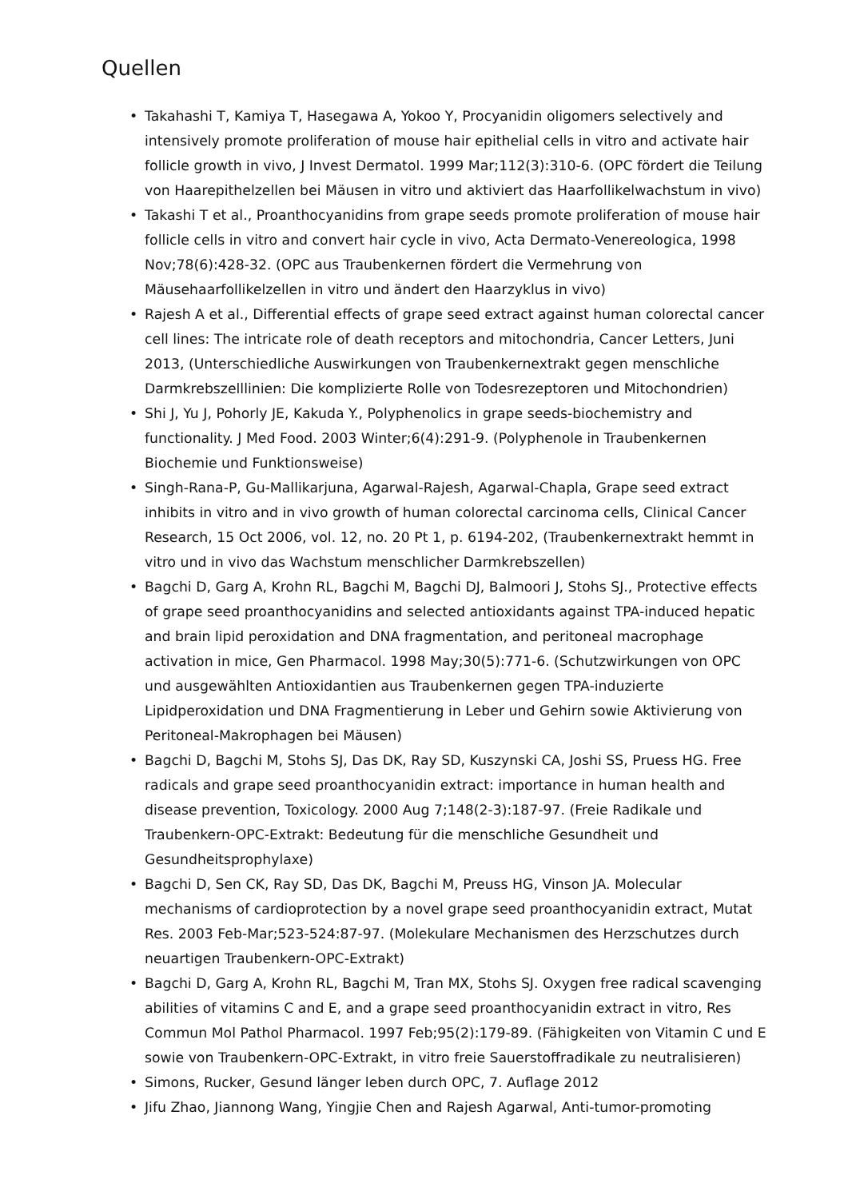Quellen
• Takahashi T, Kamiya T, Hasegawa A, Yokoo Y, Procyanidin oligomers selectively and intensively promote proliferation of mouse hair epithelial cells in vitro and activate hair follicle growth in vivo, J Invest Dermatol. 1999 Mar;112(3):310-6. (OPC fördert die Teilung von Haarepithelzellen bei Mäusen in vitro und aktiviert das Haarfollikelwachstum in vivo)
• Takashi T et al., Proanthocyanidins from grape seeds promote proliferation of mouse hair follicle cells in vitro and convert hair cycle in vivo, Acta Dermato-Venereologica, 1998 Nov;78(6):428-32. (OPC aus Traubenkernen fördert die Vermehrung von Mäusehaarfollikelzellen in vitro und ändert den Haarzyklus in vivo)
• Rajesh A et al., Differential effects of grape seed extract against human colorectal cancer cell lines: The intricate role of death receptors and mitochondria, Cancer Letters, Juni 2013, (Unterschiedliche Auswirkungen von Traubenkernextrakt gegen menschliche Darmkrebszelllinien: Die komplizierte Rolle von Todesrezeptoren und Mitochondrien)
• Shi J, Yu J, Pohorly JE, Kakuda Y., Polyphenolics in grape seeds-biochemistry and functionality. J Med Food. 2003 Winter;6(4):291-9. (Polyphenole in Traubenkernen Biochemie und Funktionsweise)
• Singh-Rana-P, Gu-Mallikarjuna, Agarwal-Rajesh, Agarwal-Chapla, Grape seed extract inhibits in vitro and in vivo growth of human colorectal carcinoma cells, Clinical Cancer Research, 15 Oct 2006, vol. 12, no. 20 Pt 1, p. 6194-202, (Traubenkernextrakt hemmt in vitro und in vivo das Wachstum menschlicher Darmkrebszellen)
• Bagchi D, Garg A, Krohn RL, Bagchi M, Bagchi DJ, Balmoori J, Stohs SJ., Protective effects of grape seed proanthocyanidins and selected antioxidants against TPA-induced hepatic and brain lipid peroxidation and DNA fragmentation, and peritoneal macrophage activation in mice, Gen Pharmacol. 1998 May;30(5):771-6. (Schutzwirkungen von OPC und ausgewählten Antioxidantien aus Traubenkernen gegen TPA-induzierte Lipidperoxidation und DNA Fragmentierung in Leber und Gehirn sowie Aktivierung von Peritoneal-Makrophagen bei Mäusen)
• Bagchi D, Bagchi M, Stohs SJ, Das DK, Ray SD, Kuszynski CA, Joshi SS, Pruess HG. Free radicals and grape seed proanthocyanidin extract: importance in human health and disease prevention, Toxicology. 2000 Aug 7;148(2-3):187-97. (Freie Radikale und Traubenkern-OPC-Extrakt: Bedeutung für die menschliche Gesundheit und Gesundheitsprophylaxe)
• Bagchi D, Sen CK, Ray SD, Das DK, Bagchi M, Preuss HG, Vinson JA. Molecular mechanisms of cardioprotection by a novel grape seed proanthocyanidin extract, Mutat Res. 2003 Feb-Mar;523-524:87-97. (Molekulare Mechanismen des Herzschutzes durch neuartigen Traubenkern-OPC-Extrakt)
• Bagchi D, Garg A, Krohn RL, Bagchi M, Tran MX, Stohs SJ. Oxygen free radical scavenging abilities of vitamins C and E, and a grape seed proanthocyanidin extract in vitro, Res Commun Mol Pathol Pharmacol. 1997 Feb;95(2):179-89. (Fähigkeiten von Vitamin C und E sowie von Traubenkern-OPC-Extrakt, in vitro freie Sauerstoffradikale zu neutralisieren)
• Simons, Rucker, Gesund länger leben durch OPC, 7. Auflage 2012
• Jifu Zhao, Jiannong Wang, Yingjie Chen and Rajesh Agarwal, Anti-tumor-promoting